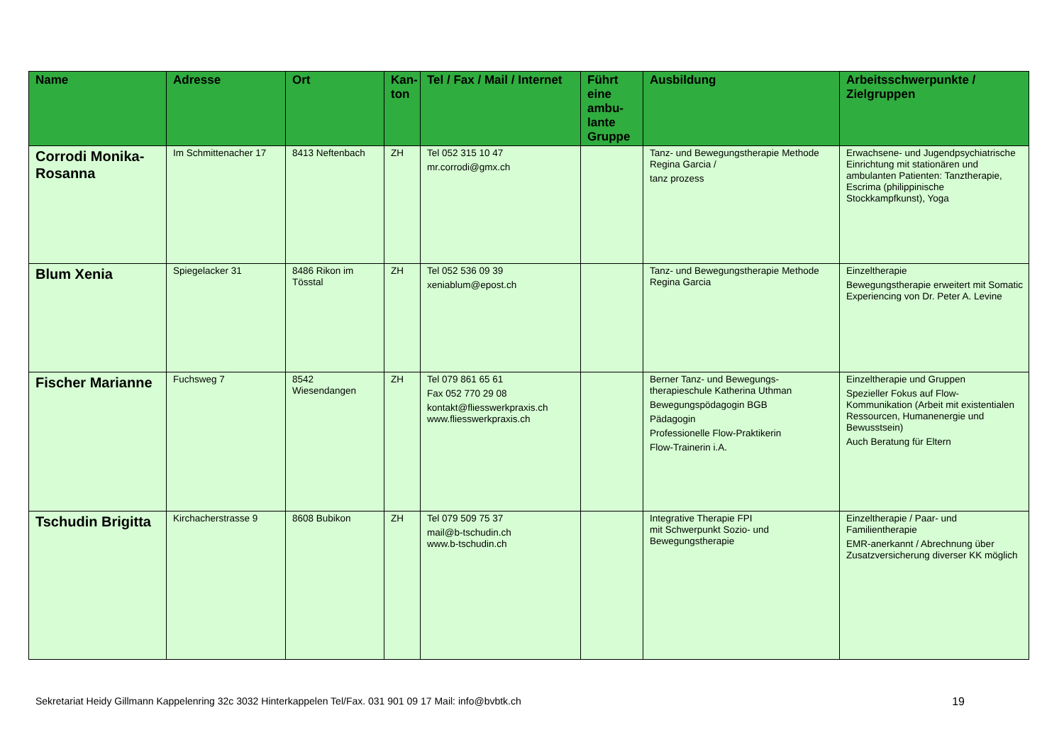| Name | Adresse | Ort | Kan-ton | Tel / Fax / Mail / Internet | Führt eine ambu-lante Gruppe | Ausbildung | Arbeitsschwerpunkte / Zielgruppen |
| --- | --- | --- | --- | --- | --- | --- | --- |
| Corrodi Monika-Rosanna | Im Schmittenacher 17 | 8413 Neftenbach | ZH | Tel 052 315 10 47 mr.corrodi@gmx.ch | | Tanz- und Bewegungstherapie Methode Regina Garcia / tanz prozess | Erwachsene- und Jugendpsychiatrische Einrichtung mit stationären und ambulanten Patienten: Tanztherapie, Escrima (philippinische Stockkampfkunst), Yoga |
| Blum Xenia | Spiegelacker 31 | 8486 Rikon im Tösstal | ZH | Tel 052 536 09 39 xeniablum@epost.ch | | Tanz- und Bewegungstherapie Methode Regina Garcia | Einzeltherapie Bewegungstherapie erweitert mit Somatic Experiencing von Dr. Peter A. Levine |
| Fischer Marianne | Fuchsweg 7 | 8542 Wiesendangen | ZH | Tel 079 861 65 61 Fax 052 770 29 08 kontakt@fliesswerkpraxis.ch www.fliesswerkpraxis.ch | | Berner Tanz- und Bewegungs-therapieschule Katherina Uthman Bewegungspödagogin BGB Pädagogin Professionelle Flow-Praktikerin Flow-Trainerin i.A. | Einzeltherapie und Gruppen Spezieller Fokus auf Flow-Kommunikation (Arbeit mit existentialen Ressourcen, Humanenergie und Bewusstsein) Auch Beratung für Eltern |
| Tschudin Brigitta | Kirchacherstrasse 9 | 8608 Bubikon | ZH | Tel 079 509 75 37 mail@b-tschudin.ch www.b-tschudin.ch | | Integrative Therapie FPI mit Schwerpunkt Sozio- und Bewegungstherapie | Einzeltherapie / Paar- und Familientherapie EMR-anerkannt / Abrechnung über Zusatzversicherung diverser KK möglich |
Sekretariat Heidy Gillmann Kappelenring 32c 3032 Hinterkappelen Tel/Fax. 031 901 09 17 Mail: info@bvbtk.ch 19